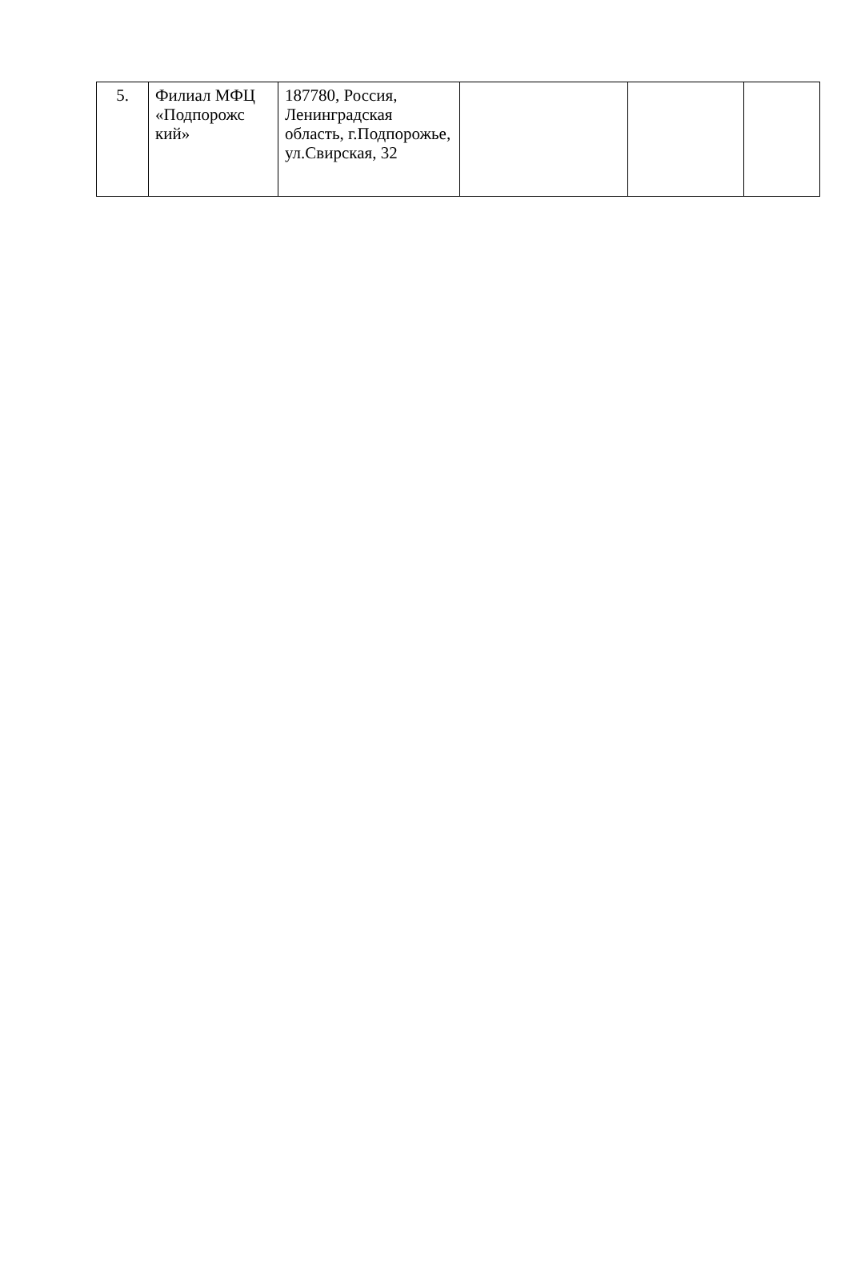| 5. | Филиал МФЦ «Подпорожс кий» | 187780, Россия, Ленинградская область, г.Подпорожье, ул.Свирская, 32 | | | |